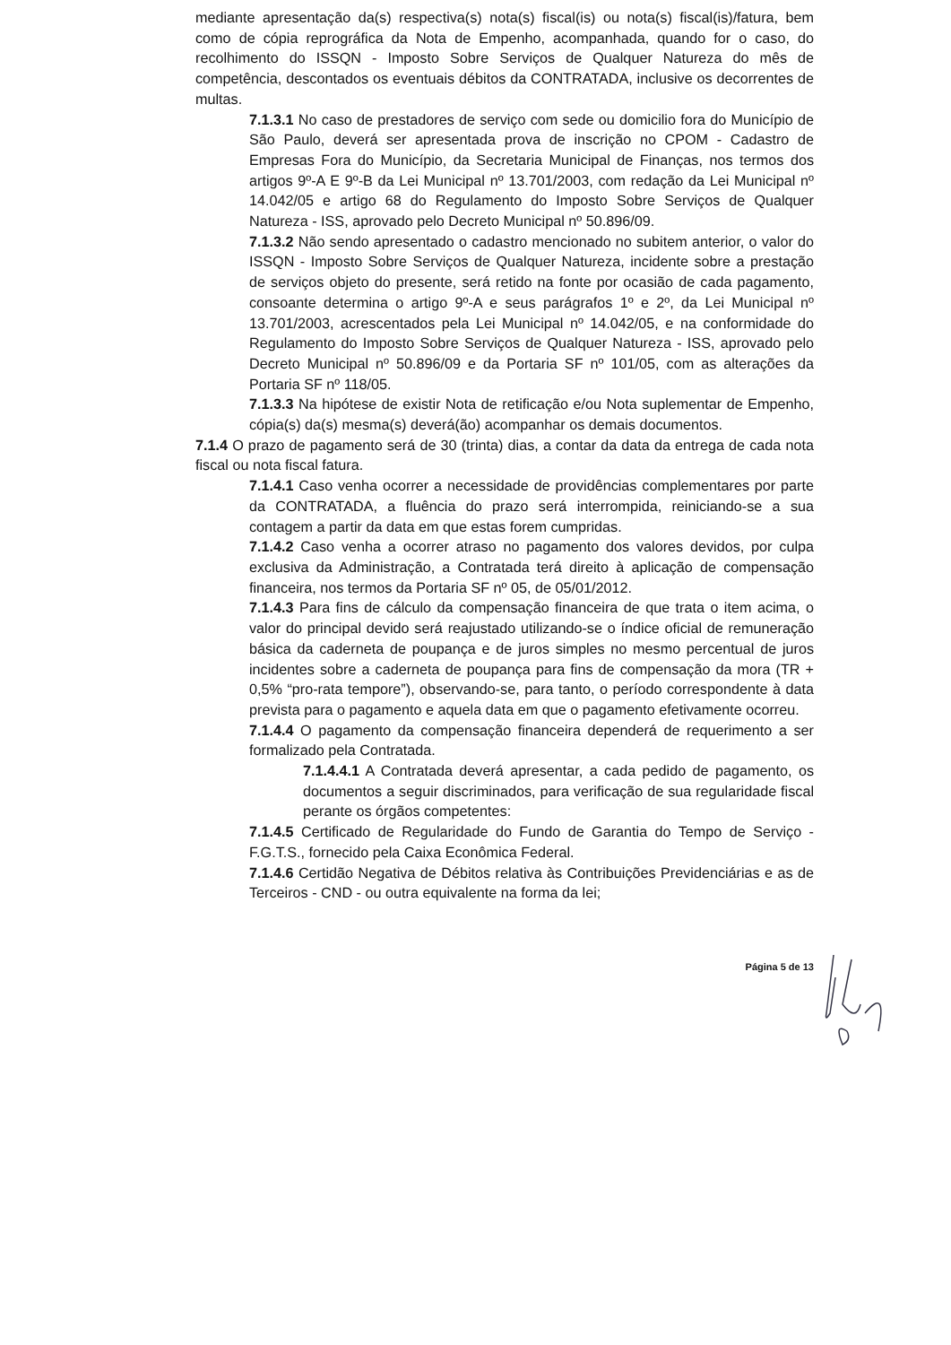mediante apresentação da(s) respectiva(s) nota(s) fiscal(is) ou nota(s) fiscal(is)/fatura, bem como de cópia reprográfica da Nota de Empenho, acompanhada, quando for o caso, do recolhimento do ISSQN - Imposto Sobre Serviços de Qualquer Natureza do mês de competência, descontados os eventuais débitos da CONTRATADA, inclusive os decorrentes de multas.
7.1.3.1 No caso de prestadores de serviço com sede ou domicilio fora do Município de São Paulo, deverá ser apresentada prova de inscrição no CPOM - Cadastro de Empresas Fora do Município, da Secretaria Municipal de Finanças, nos termos dos artigos 9º-A E 9º-B da Lei Municipal nº 13.701/2003, com redação da Lei Municipal nº 14.042/05 e artigo 68 do Regulamento do Imposto Sobre Serviços de Qualquer Natureza - ISS, aprovado pelo Decreto Municipal nº 50.896/09.
7.1.3.2 Não sendo apresentado o cadastro mencionado no subitem anterior, o valor do ISSQN - Imposto Sobre Serviços de Qualquer Natureza, incidente sobre a prestação de serviços objeto do presente, será retido na fonte por ocasião de cada pagamento, consoante determina o artigo 9º-A e seus parágrafos 1º e 2º, da Lei Municipal nº 13.701/2003, acrescentados pela Lei Municipal nº 14.042/05, e na conformidade do Regulamento do Imposto Sobre Serviços de Qualquer Natureza - ISS, aprovado pelo Decreto Municipal nº 50.896/09 e da Portaria SF nº 101/05, com as alterações da Portaria SF nº 118/05.
7.1.3.3 Na hipótese de existir Nota de retificação e/ou Nota suplementar de Empenho, cópia(s) da(s) mesma(s) deverá(ão) acompanhar os demais documentos.
7.1.4 O prazo de pagamento será de 30 (trinta) dias, a contar da data da entrega de cada nota fiscal ou nota fiscal fatura.
7.1.4.1 Caso venha ocorrer a necessidade de providências complementares por parte da CONTRATADA, a fluência do prazo será interrompida, reiniciando-se a sua contagem a partir da data em que estas forem cumpridas.
7.1.4.2 Caso venha a ocorrer atraso no pagamento dos valores devidos, por culpa exclusiva da Administração, a Contratada terá direito à aplicação de compensação financeira, nos termos da Portaria SF nº 05, de 05/01/2012.
7.1.4.3 Para fins de cálculo da compensação financeira de que trata o item acima, o valor do principal devido será reajustado utilizando-se o índice oficial de remuneração básica da caderneta de poupança e de juros simples no mesmo percentual de juros incidentes sobre a caderneta de poupança para fins de compensação da mora (TR + 0,5% “pro-rata tempore”), observando-se, para tanto, o período correspondente à data prevista para o pagamento e aquela data em que o pagamento efetivamente ocorreu.
7.1.4.4 O pagamento da compensação financeira dependerá de requerimento a ser formalizado pela Contratada.
7.1.4.4.1 A Contratada deverá apresentar, a cada pedido de pagamento, os documentos a seguir discriminados, para verificação de sua regularidade fiscal perante os órgãos competentes:
7.1.4.5 Certificado de Regularidade do Fundo de Garantia do Tempo de Serviço - F.G.T.S., fornecido pela Caixa Econômica Federal.
7.1.4.6 Certidão Negativa de Débitos relativa às Contribuições Previdenciárias e as de Terceiros - CND - ou outra equivalente na forma da lei;
Página 5 de 13